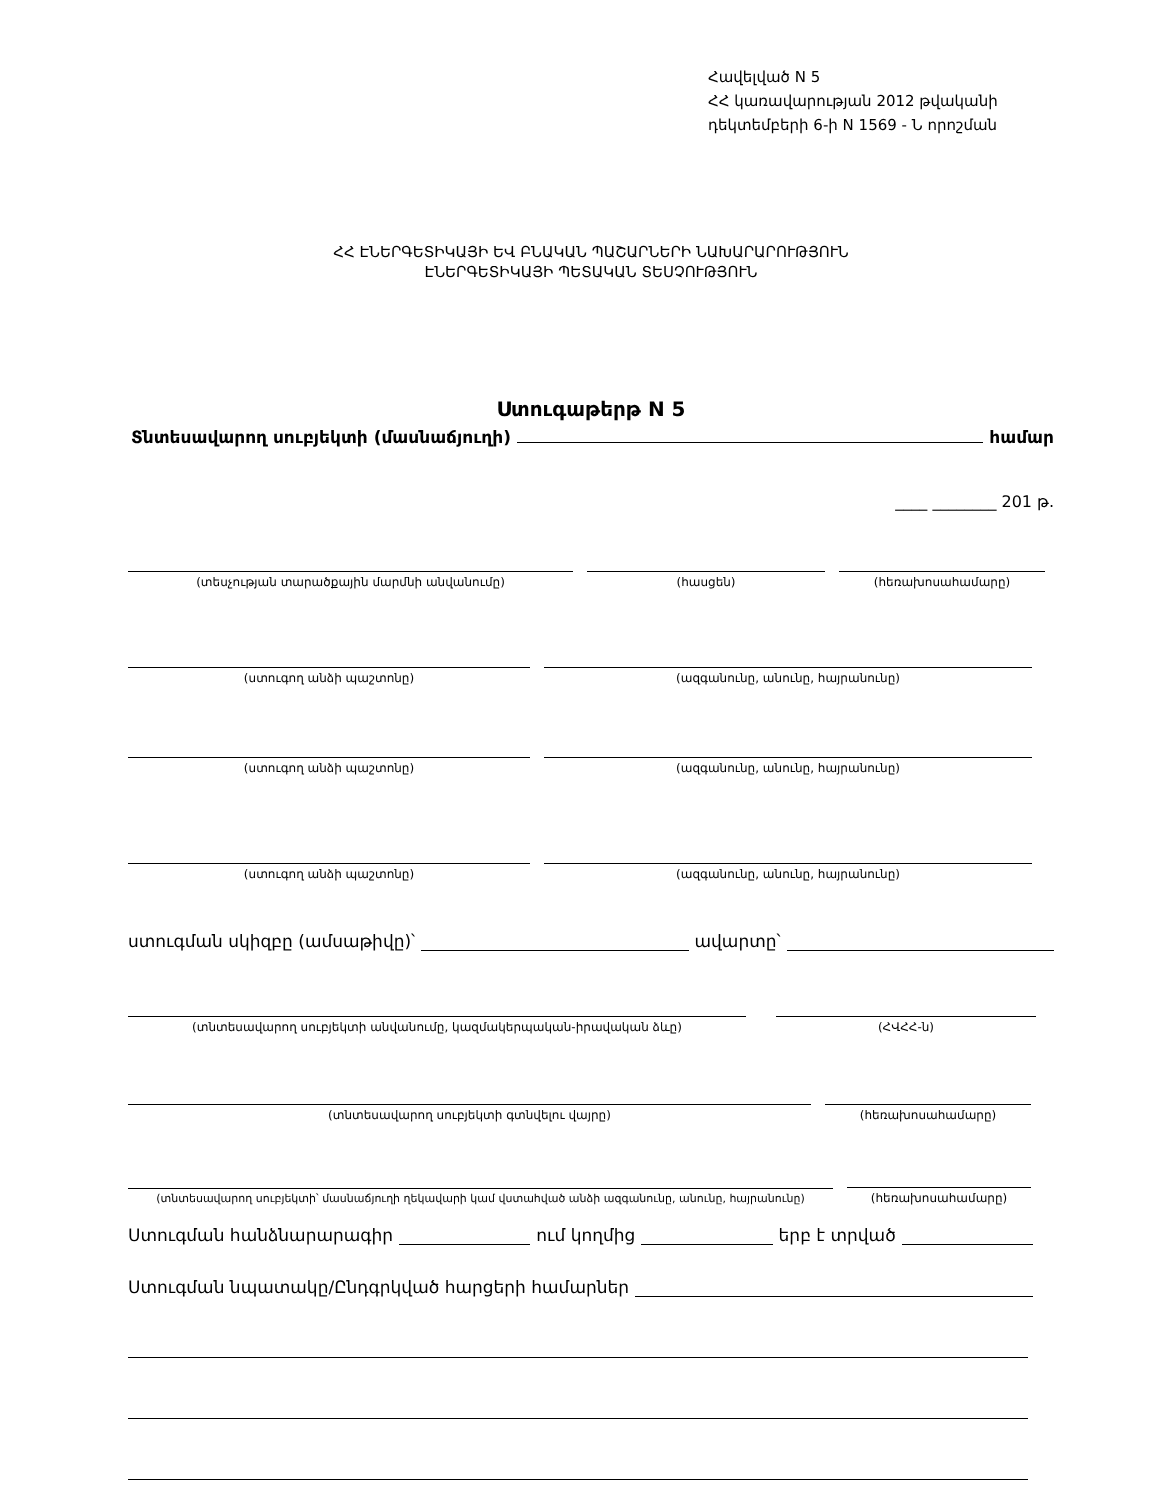Հավելված N 5
ՀՀ կառավարության 2012 թվականի
դեկտեմբերի 6-ի N 1569 - Ն որոշման
ՀՀ ԷՆԵՐԳԵՏԻԿԱՅԻ ԵՎ ԲՆԱԿԱՆ ՊԱՇԱՐՆԵՐԻ ՆԱԽԱՐԱՐՈՒԹՅՈՒՆ
ԷՆԵՐԳԵՏԻԿԱՅԻ ՊԵՏԱԿԱՆ ՏԵՍՉՈՒԹՅՈՒՆ
Ստուգաթերթ N 5
Տնտեսավարող սուբյեկտի (մասնաճյուղի) համար
____ ________ 201 թ.
(տեսչության տարածքային մարմնի անվանումը)
(հասցեն)
(հեռախոսահամարը)
(ստուգող անձի պաշտոնը)
(ազգանունը, անունը, հայրանունը)
(ստուգող անձի պաշտոնը)
(ազգանունը, անունը, հայրանունը)
(ստուգող անձի պաշտոնը)
(ազգանունը, անունը, հայրանունը)
ստուգման սկիզբը (ամսաթիվը)՝ ավարտը՝
(տնտեսավարող սուբյեկտի անվանումը, կազմակերպական-իրավական ձևը)
(ՀՎՀՀ-ն)
(տնտեսավարող սուբյեկտի գտնվելու վայրը)
(հեռախոսահամարը)
(տնտեսավարող սուբյեկտի՝ մասնաճյուղի ղեկավարի կամ վստահված անձի ազգանունը, անունը, հայրանունը)
(հեռախոսահամարը)
Ստուգման հանձնարարագիր ում կողմից երբ է տրված
Ստուգման նպատակը/Ընդգրկված հարցերի համարներ